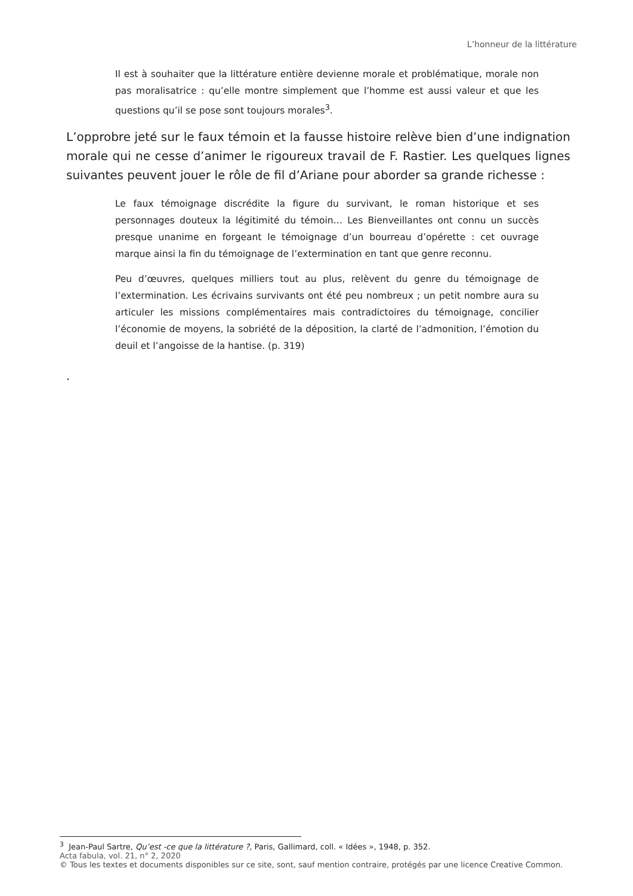L’honneur de la littérature
Il est à souhaiter que la littérature entière devienne morale et problématique, morale non pas moralisatrice : qu’elle montre simplement que l’homme est aussi valeur et que les questions qu’il se pose sont toujours morales<sup>3</sup>.
L’opprobre jeté sur le faux témoin et la fausse histoire relève bien d’une indignation morale qui ne cesse d’animer le rigoureux travail de F. Rastier. Les quelques lignes suivantes peuvent jouer le rôle de fil d’Ariane pour aborder sa grande richesse :
Le faux témoignage discrédite la figure du survivant, le roman historique et ses personnages douteux la légitimité du témoin… Les Bienveillantes ont connu un succès presque unanime en forgeant le témoignage d’un bourreau d’opérette : cet ouvrage marque ainsi la fin du témoignage de l’extermination en tant que genre reconnu.
Peu d’œuvres, quelques milliers tout au plus, relèvent du genre du témoignage de l’extermination. Les écrivains survivants ont été peu nombreux ; un petit nombre aura su articuler les missions complémentaires mais contradictoires du témoignage, concilier l’économie de moyens, la sobriété de la déposition, la clarté de l’admonition, l’émotion du deuil et l’angoisse de la hantise. (p. 319)
.
<sup>3</sup> Jean-Paul Sartre, Qu’est -ce que la littérature ?, Paris, Gallimard, coll. « Idées », 1948, p. 352.
Acta fabula, vol. 21, n° 2, 2020
© Tous les textes et documents disponibles sur ce site, sont, sauf mention contraire, protégés par une licence Creative Common.